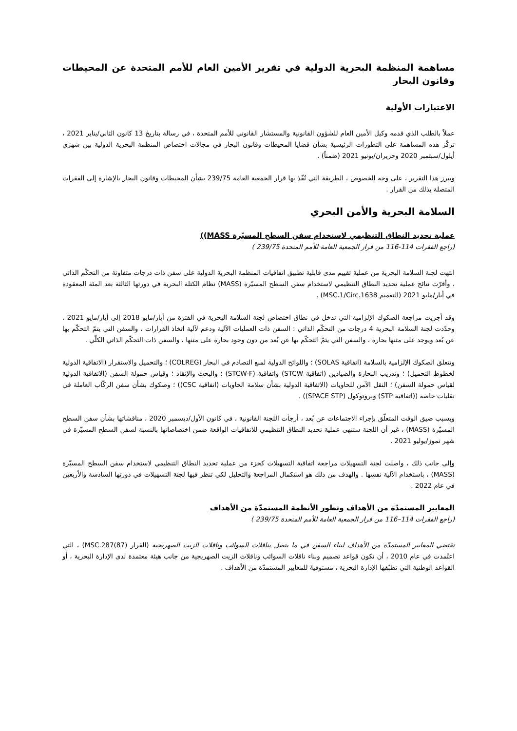مساهمة المنظمة البحرية الدولية في تقرير الأمين العام للأمم المتحدة عن المحيطات وقانون البحار
الاعتبارات الأولية
عملاً بالطلب الذي قدمه وكيل الأمين العام للشؤون القانونية والمستشار القانوني للأمم المتحدة ، في رسالة بتاريخ 13 كانون الثاني/يناير 2021 ، تركّز هذه المساهمة على التطورات الرئيسية بشأن قضايا المحيطات وقانون البحار في مجالات اختصاص المنظمة البحرية الدولية بين شهرَي أيلول/سبتمبر 2020 وحزيران/يونيو 2021 (ضمناً) .
ويبرز هذا التقرير ، على وجه الخصوص ، الطريقة التي نُفّذ بها قرار الجمعية العامة 239/75 بشأن المحيطات وقانون البحار بالإشارة إلى الفقرات المتصلة بذلك من القرار .
السلامة البحرية والأمن البحري
عملية تحديد النطاق التنظيمي لاستخدام سفن السطح المسيّرة MASS))
(راجع الفقرات 114-116 من قرار الجمعية العامة للأمم المتحدة 239/75 )
انتهت لجنة السلامة البحرية من عملية تقييم مدى قابلية تطبيق اتفاقيات المنظمة البحرية الدولية على سفن ذات درجات متفاوتة من التحكّم الذاتي ، وأقرّت نتائج عملية تحديد النطاق التنظيمي لاستخدام سفن السطح المسيّرة (MASS) نظام الكتلة البحرية في دورتها الثالثة بعد المئة المعقودة في أيار/مايو 2021 (التعميم MSC.1/Circ.1638) .
وقد أجريت مراجعة الصكوك الإلزامية التي تدخل في نطاق اختصاص لجنة السلامة البحرية في الفترة من أيار/مايو 2018 إلى أيار/مايو 2021 . وحدّدت لجنة السلامة البحرية 4 درجات من التحكّم الذاتي : السفن ذات العمليات الآلية ودعم لآلية اتخاذ القرارات ، والسفن التي يتمّ التحكّم بها عن بُعد ويوجد على متنها بحارة ، والسفن التي يتمّ التحكّم بها عن بُعد من دون وجود بحارة على متنها ، والسفن ذات التحكّم الذاتي الكلّي .
وتتعلق الصكوك الإلزامية بالسلامة (اتفاقية SOLAS) ؛ واللوائح الدولية لمنع التصادم في البحار (COLREG) ؛ والتحميل والاستقرار (الاتفاقية الدولية لخطوط التحميل) ؛ وتدريب البحارة والصيادين (اتفاقية STCW) واتفاقية (STCW-F) ؛ والبحث والإنقاذ ؛ وقياس حمولة السفن (الاتفاقية الدولية لقياس حمولة السفن) ؛ النقل الآمن للحاويات (الاتفاقية الدولية بشأن سلامة الحاويات (اتفاقية CSC)) ؛ وصكوك بشأن سفن الركّاب العاملة في نقليات خاصة ((اتفاقية STP) وبروتوكول (SPACE STP)) .
وبسبب ضيق الوقت المتعلّق بإجراء الاجتماعات عن بُعد ، أرجأت اللجنة القانونية ، في كانون الأول/ديسمبر 2020 ، مناقشاتها بشأن سفن السطح المسيّرة (MASS) ، غير أن اللجنة ستنهى عملية تحديد النطاق التنظيمي للاتفاقيات الواقعة ضمن اختصاصاتها بالنسبة لسفن السطح المسيّرة في شهر تموز/يوليو 2021 .
وإلى جانب ذلك ، واصلت لجنة التسهيلات مراجعة اتفاقية التسهيلات كجزء من عملية تحديد النطاق التنظيمي لاستخدام سفن السطح المسيّرة (MASS) ، باستخدام الآلية نفسها . والهدف من ذلك هو استكمال المراجعة والتحليل لكي تنظر فيها لجنة التسهيلات في دورتها السادسة والأربعين في عام 2022 .
المعايير المستمدّة من الأهداف وتطور الأنظمة المستمدّة من الأهداف
(راجع الفقرات 114–116 من قرار الجمعية العامة للأمم المتحدة 239/75 )
تقتضي المعايير المستمدّة من الأهداف لبناء السفن في ما يتصل بناقلات السوائب وناقلات الزيت الصهريجية (القرار MSC.287(87)) ، التي اعتُمدت في عام 2010 ، أن تكون قواعد تصميم وبناء ناقلات السوائب وناقلات الزيت الصهريجية من جانب هيئة معتمدة لدى الإدارة البحرية ، أو القواعد الوطنية التي تطبّقها الإدارة البحرية ، مستوفيةً للمعايير المستمدّة من الأهداف .